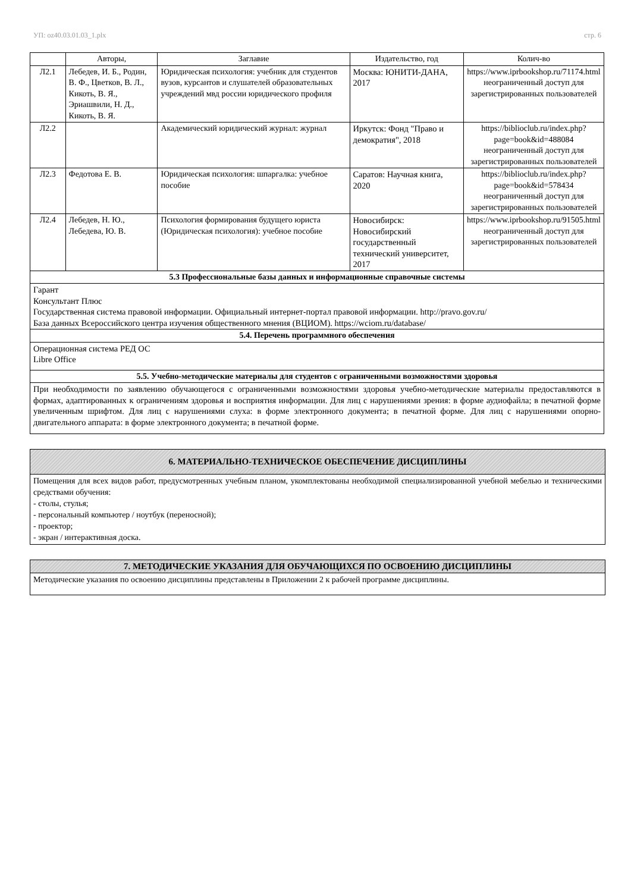УП: oz40.03.01.03_1.plx стр. 6
| | Авторы, | Заглавие | Издательство, год | Колич-во |
| --- | --- | --- | --- | --- |
| Л2.1 | Лебедев, И. Б., Родин, В. Ф., Цветков, В. Л., Кикоть, В. Я., Эриашвили, Н. Д., Кикоть, В. Я. | Юридическая психология: учебник для студентов вузов, курсантов и слушателей образовательных учреждений мвд россии юридического профиля | Москва: ЮНИТИ-ДАНА, 2017 | https://www.iprbookshop.ru/71174.html неограниченный доступ для зарегистрированных пользователей |
| Л2.2 | | Академический юридический журнал: журнал | Иркутск: Фонд "Право и демократия", 2018 | https://biblioclub.ru/index.php? page=book&id=488084 неограниченный доступ для зарегистрированных пользователей |
| Л2.3 | Федотова Е. В. | Юридическая психология: шпаргалка: учебное пособие | Саратов: Научная книга, 2020 | https://biblioclub.ru/index.php? page=book&id=578434 неограниченный доступ для зарегистрированных пользователей |
| Л2.4 | Лебедев, Н. Ю., Лебедева, Ю. В. | Психология формирования будущего юриста (Юридическая психология): учебное пособие | Новосибирск: Новосибирский государственный технический университет, 2017 | https://www.iprbookshop.ru/91505.html неограниченный доступ для зарегистрированных пользователей |
| 5.3 Профессиональные базы данных и информационные справочные системы | | | | |
| Гарант Консультант Плюс Государственная система правовой информации. Официальный интернет-портал правовой информации. http://pravo.gov.ru/ База данных Всероссийского центра изучения общественного мнения (ВЦИОМ). https://wciom.ru/database/ | | | | |
| 5.4. Перечень программного обеспечения | | | | |
| Операционная система РЕД ОС Libre Office | | | | |
| 5.5. Учебно-методические материалы для студентов с ограниченными возможностями здоровья | | | | |
| При необходимости по заявлению обучающегося с ограниченными возможностями здоровья учебно-методические материалы предоставляются в формах, адаптированных к ограничениям здоровья и восприятия информации. Для лиц с нарушениями зрения: в форме аудиофайла; в печатной форме увеличенным шрифтом. Для лиц с нарушениями слуха: в форме электронного документа; в печатной форме. Для лиц с нарушениями опорно-двигательного аппарата: в форме электронного документа; в печатной форме. | | | | |
6. МАТЕРИАЛЬНО-ТЕХНИЧЕСКОЕ ОБЕСПЕЧЕНИЕ ДИСЦИПЛИНЫ
Помещения для всех видов работ, предусмотренных учебным планом, укомплектованы необходимой специализированной учебной мебелью и техническими средствами обучения:
- столы, стулья;
- персональный компьютер / ноутбук (переносной);
- проектор;
- экран / интерактивная доска.
7. МЕТОДИЧЕСКИЕ УКАЗАНИЯ ДЛЯ ОБУЧАЮЩИХСЯ ПО ОСВОЕНИЮ ДИСЦИПЛИНЫ
Методические указания по освоению дисциплины представлены в Приложении 2 к рабочей программе дисциплины.